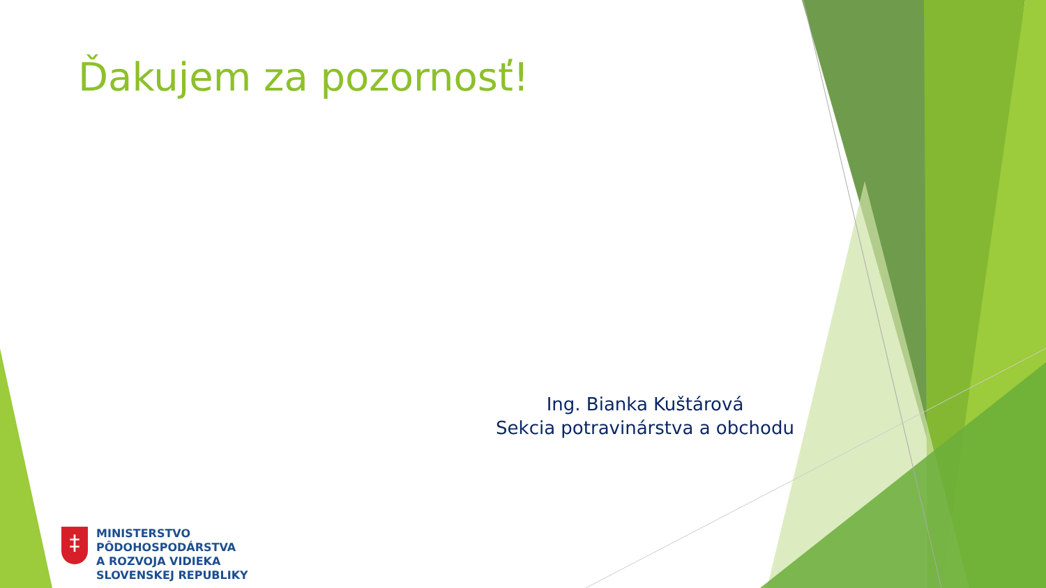Ďakujem za pozornosť!
Ing. Bianka Kuštárová
Sekcia potravinárstva a obchodu
‡
MINISTERSTVO
PÔDOHOSPODÁRSTVA
A ROZVOJA VIDIEKA
SLOVENSKEJ REPUBLIKY